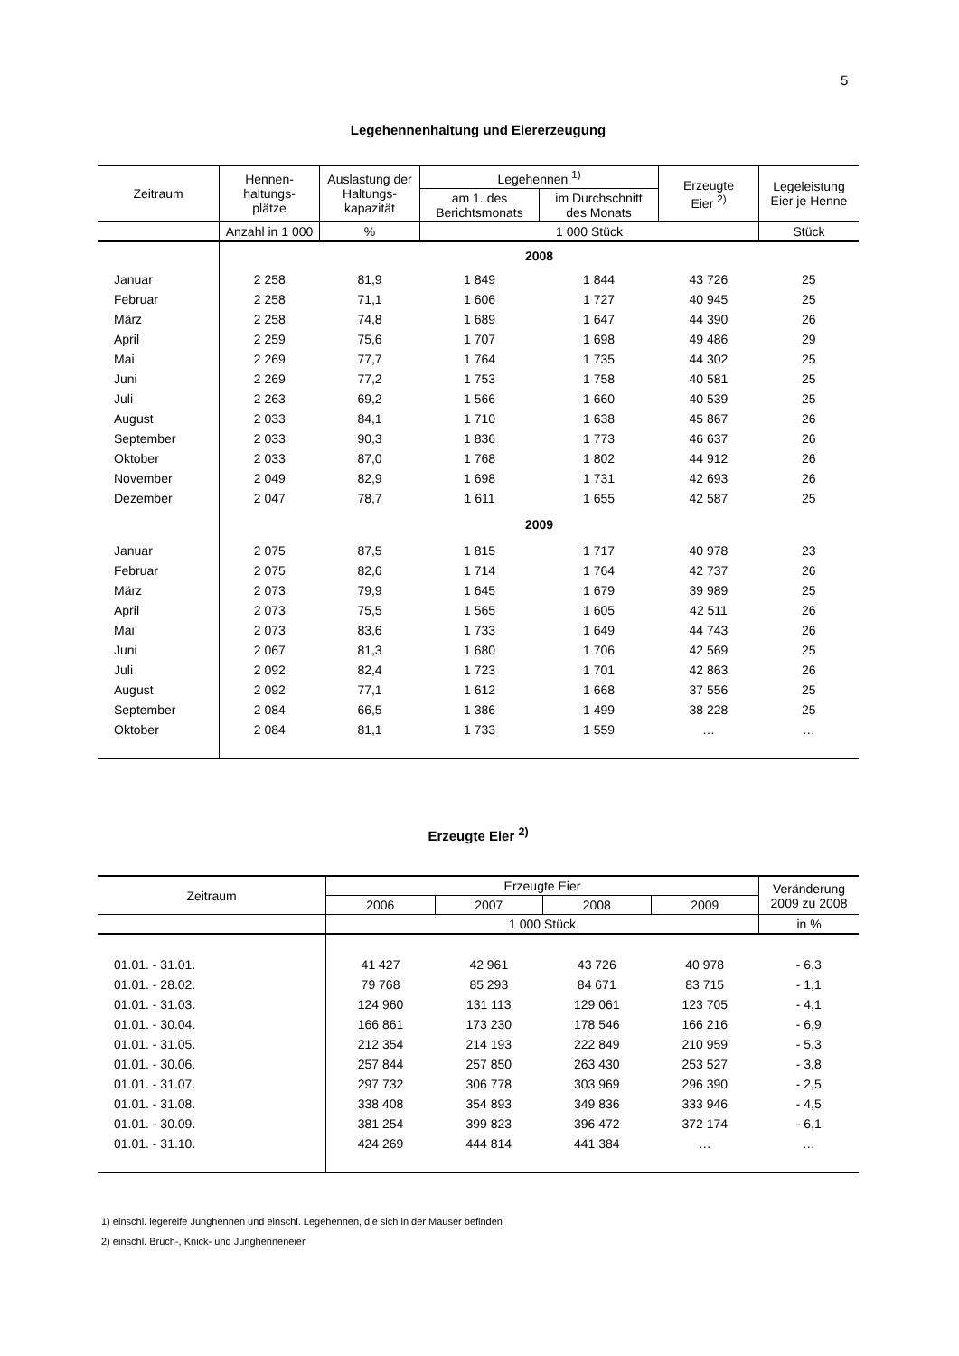5
Legehennenhaltung und Eiererzeugung
| Zeitraum | Hennen- haltungs- plätze | Auslastung der Haltungs- kapazität | Legehennen <sup>1)</sup> | | Erzeugte Eier <sup>2)</sup> | Legeleistung Eier je Henne |
| --- | --- | --- | --- | --- | --- | --- |
| | | | am 1. des Berichtsmonats | im Durchschnitt des Monats | | |
| | Anzahl in 1 000 | % | 1 000 Stück | | | Stück |
| | 2008 | | | | | |
| Januar | 2 258 | 81,9 | 1 849 | 1 844 | 43 726 | 25 |
| Februar | 2 258 | 71,1 | 1 606 | 1 727 | 40 945 | 25 |
| März | 2 258 | 74,8 | 1 689 | 1 647 | 44 390 | 26 |
| April | 2 259 | 75,6 | 1 707 | 1 698 | 49 486 | 29 |
| Mai | 2 269 | 77,7 | 1 764 | 1 735 | 44 302 | 25 |
| Juni | 2 269 | 77,2 | 1 753 | 1 758 | 40 581 | 25 |
| Juli | 2 263 | 69,2 | 1 566 | 1 660 | 40 539 | 25 |
| August | 2 033 | 84,1 | 1 710 | 1 638 | 45 867 | 26 |
| September | 2 033 | 90,3 | 1 836 | 1 773 | 46 637 | 26 |
| Oktober | 2 033 | 87,0 | 1 768 | 1 802 | 44 912 | 26 |
| November | 2 049 | 82,9 | 1 698 | 1 731 | 42 693 | 26 |
| Dezember | 2 047 | 78,7 | 1 611 | 1 655 | 42 587 | 25 |
| | 2009 | | | | | |
| Januar | 2 075 | 87,5 | 1 815 | 1 717 | 40 978 | 23 |
| Februar | 2 075 | 82,6 | 1 714 | 1 764 | 42 737 | 26 |
| März | 2 073 | 79,9 | 1 645 | 1 679 | 39 989 | 25 |
| April | 2 073 | 75,5 | 1 565 | 1 605 | 42 511 | 26 |
| Mai | 2 073 | 83,6 | 1 733 | 1 649 | 44 743 | 26 |
| Juni | 2 067 | 81,3 | 1 680 | 1 706 | 42 569 | 25 |
| Juli | 2 092 | 82,4 | 1 723 | 1 701 | 42 863 | 26 |
| August | 2 092 | 77,1 | 1 612 | 1 668 | 37 556 | 25 |
| September | 2 084 | 66,5 | 1 386 | 1 499 | 38 228 | 25 |
| Oktober | 2 084 | 81,1 | 1 733 | 1 559 | … | … |
Erzeugte Eier <sup>2)</sup>
| Zeitraum | Erzeugte Eier | | | | Veränderung 2009 zu 2008 |
| --- | --- | --- | --- | --- | --- |
| | 2006 | 2007 | 2008 | 2009 | |
| | 1 000 Stück | | | | in % |
| 01.01. - 31.01. | 41 427 | 42 961 | 43 726 | 40 978 | - 6,3 |
| 01.01. - 28.02. | 79 768 | 85 293 | 84 671 | 83 715 | - 1,1 |
| 01.01. - 31.03. | 124 960 | 131 113 | 129 061 | 123 705 | - 4,1 |
| 01.01. - 30.04. | 166 861 | 173 230 | 178 546 | 166 216 | - 6,9 |
| 01.01. - 31.05. | 212 354 | 214 193 | 222 849 | 210 959 | - 5,3 |
| 01.01. - 30.06. | 257 844 | 257 850 | 263 430 | 253 527 | - 3,8 |
| 01.01. - 31.07. | 297 732 | 306 778 | 303 969 | 296 390 | - 2,5 |
| 01.01. - 31.08. | 338 408 | 354 893 | 349 836 | 333 946 | - 4,5 |
| 01.01. - 30.09. | 381 254 | 399 823 | 396 472 | 372 174 | - 6,1 |
| 01.01. - 31.10. | 424 269 | 444 814 | 441 384 | … | … |
1) einschl. legereife Junghennen und einschl. Legehennen, die sich in der Mauser befinden
2) einschl. Bruch-, Knick- und Junghenneneier